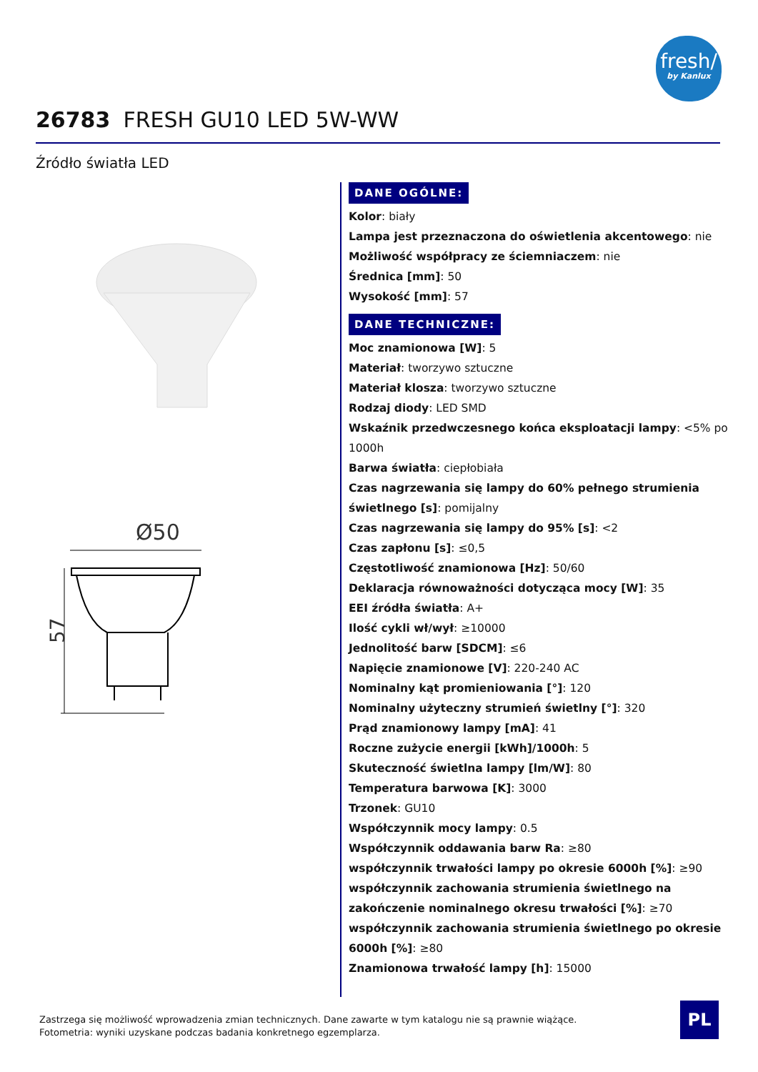fresh/
by Kanlux
26783 FRESH GU10 LED 5W-WW
Źródło światła LED
Ø50
57
DANE OGÓLNE:
Kolor: biały
Lampa jest przeznaczona do oświetlenia akcentowego: nie
Możliwość współpracy ze ściemniaczem: nie
Średnica [mm]: 50
Wysokość [mm]: 57
DANE TECHNICZNE:
Moc znamionowa [W]: 5
Materiał: tworzywo sztuczne
Materiał klosza: tworzywo sztuczne
Rodzaj diody: LED SMD
Wskaźnik przedwczesnego końca eksploatacji lampy: <5% po 1000h
Barwa światła: ciepłobiała
Czas nagrzewania się lampy do 60% pełnego strumienia świetlnego [s]: pomijalny
Czas nagrzewania się lampy do 95% [s]: <2
Czas zapłonu [s]: ≤0,5
Częstotliwość znamionowa [Hz]: 50/60
Deklaracja równoważności dotycząca mocy [W]: 35
EEI źródła światła: A+
Ilość cykli wł/wył: ≥10000
Jednolitość barw [SDCM]: ≤6
Napięcie znamionowe [V]: 220-240 AC
Nominalny kąt promieniowania [°]: 120
Nominalny użyteczny strumień świetlny [°]: 320
Prąd znamionowy lampy [mA]: 41
Roczne zużycie energii [kWh]/1000h: 5
Skuteczność świetlna lampy [lm/W]: 80
Temperatura barwowa [K]: 3000
Trzonek: GU10
Współczynnik mocy lampy: 0.5
Współczynnik oddawania barw Ra: ≥80
współczynnik trwałości lampy po okresie 6000h [%]: ≥90
współczynnik zachowania strumienia świetlnego na zakończenie nominalnego okresu trwałości [%]: ≥70
współczynnik zachowania strumienia świetlnego po okresie 6000h [%]: ≥80
Znamionowa trwałość lampy [h]: 15000
Zastrzega się możliwość wprowadzenia zmian technicznych. Dane zawarte w tym katalogu nie są prawnie wiążące.
Fotometria: wyniki uzyskane podczas badania konkretnego egzemplarza.
PL